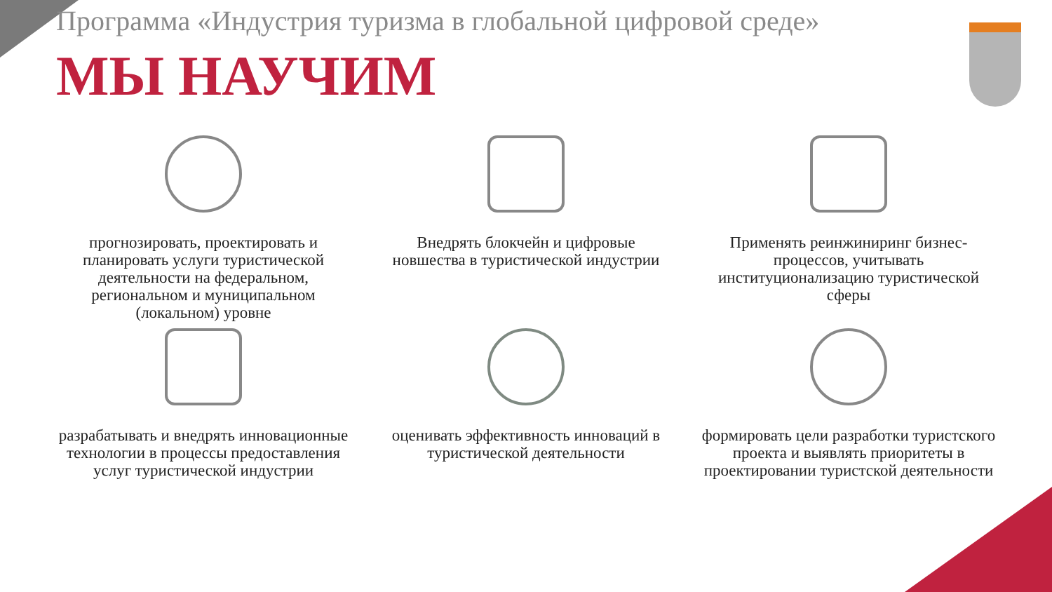Программа «Индустрия туризма в глобальной цифровой среде»
МЫ НАУЧИМ
прогнозировать, проектировать и планировать услуги туристической деятельности на федеральном, региональном и муниципальном (локальном) уровне
Внедрять блокчейн и цифровые новшества в туристической индустрии
Применять реинжиниринг бизнес-процессов, учитывать институционализацию туристической сферы
разрабатывать и внедрять инновационные технологии в процессы предоставления услуг туристической индустрии
оценивать эффективность инноваций в туристической деятельности
формировать цели разработки туристского проекта и выявлять приоритеты в проектировании туристской деятельности